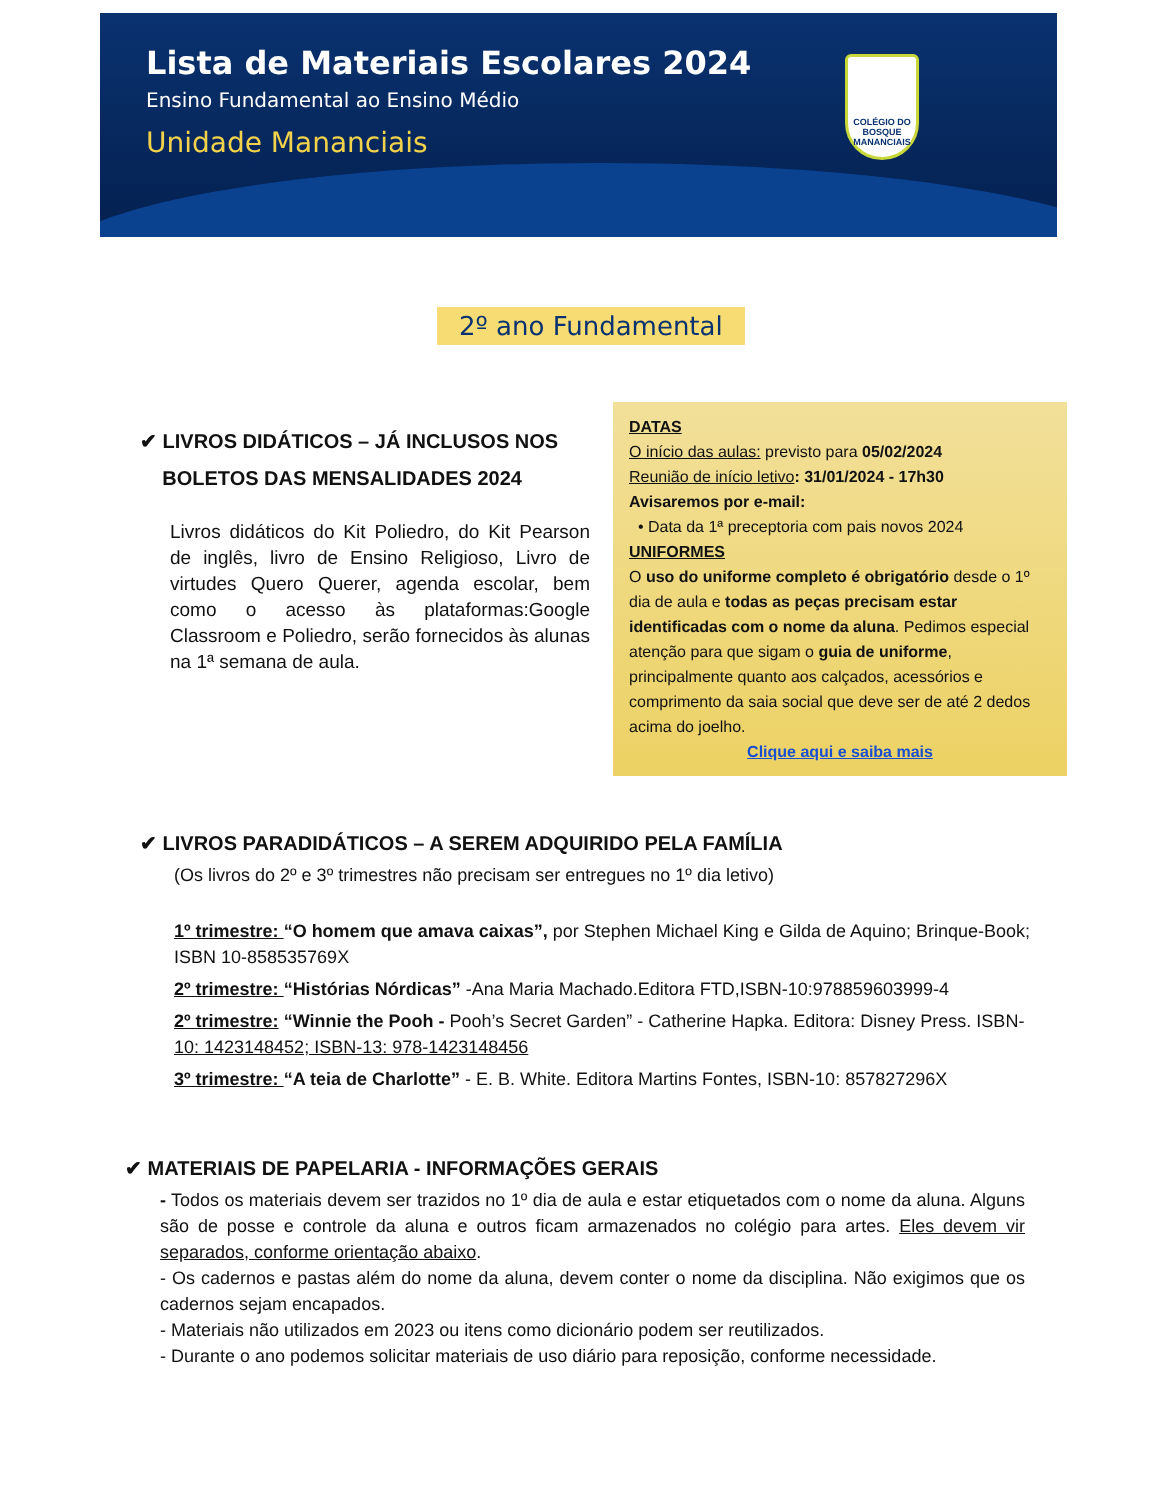Lista de Materiais Escolares 2024
Ensino Fundamental ao Ensino Médio
Unidade Mananciais
COLÉGIO DO
BOSQUE
MANANCIAIS
2º ano Fundamental
✔ LIVROS DIDÁTICOS – JÁ INCLUSOS NOS
BOLETOS DAS MENSALIDADES 2024
Livros didáticos do Kit Poliedro, do Kit Pearson de inglês, livro de Ensino Religioso, Livro de virtudes Quero Querer, agenda escolar, bem como o acesso às plataformas:Google Classroom e Poliedro, serão fornecidos às alunas na 1ª semana de aula.
DATAS
O início das aulas: previsto para 05/02/2024
Reunião de início letivo: 31/01/2024 - 17h30
Avisaremos por e-mail:
• Data da 1ª preceptoria com pais novos 2024
UNIFORMES
O uso do uniforme completo é obrigatório desde o 1º dia de aula e todas as peças precisam estar identificadas com o nome da aluna. Pedimos especial atenção para que sigam o guia de uniforme, principalmente quanto aos calçados, acessórios e comprimento da saia social que deve ser de até 2 dedos acima do joelho.
Clique aqui e saiba mais
✔ LIVROS PARADIDÁTICOS – A SEREM ADQUIRIDO PELA FAMÍLIA
(Os livros do 2º e 3º trimestres não precisam ser entregues no 1º dia letivo)
1º trimestre: “O homem que amava caixas”, por Stephen Michael King e Gilda de Aquino; Brinque-Book; ISBN 10-858535769X
2º trimestre: “Histórias Nórdicas” -Ana Maria Machado.Editora FTD,ISBN-10:978859603999-4
2º trimestre: “Winnie the Pooh - Pooh’s Secret Garden” - Catherine Hapka. Editora: Disney Press. ISBN- 10: 1423148452; ISBN-13: 978-1423148456
3º trimestre: “A teia de Charlotte” - E. B. White. Editora Martins Fontes, ISBN-10: 857827296X
✔ MATERIAIS DE PAPELARIA - INFORMAÇÕES GERAIS
- Todos os materiais devem ser trazidos no 1º dia de aula e estar etiquetados com o nome da aluna. Alguns são de posse e controle da aluna e outros ficam armazenados no colégio para artes. Eles devem vir separados, conforme orientação abaixo.
- Os cadernos e pastas além do nome da aluna, devem conter o nome da disciplina. Não exigimos que os cadernos sejam encapados.
- Materiais não utilizados em 2023 ou itens como dicionário podem ser reutilizados.
- Durante o ano podemos solicitar materiais de uso diário para reposição, conforme necessidade.